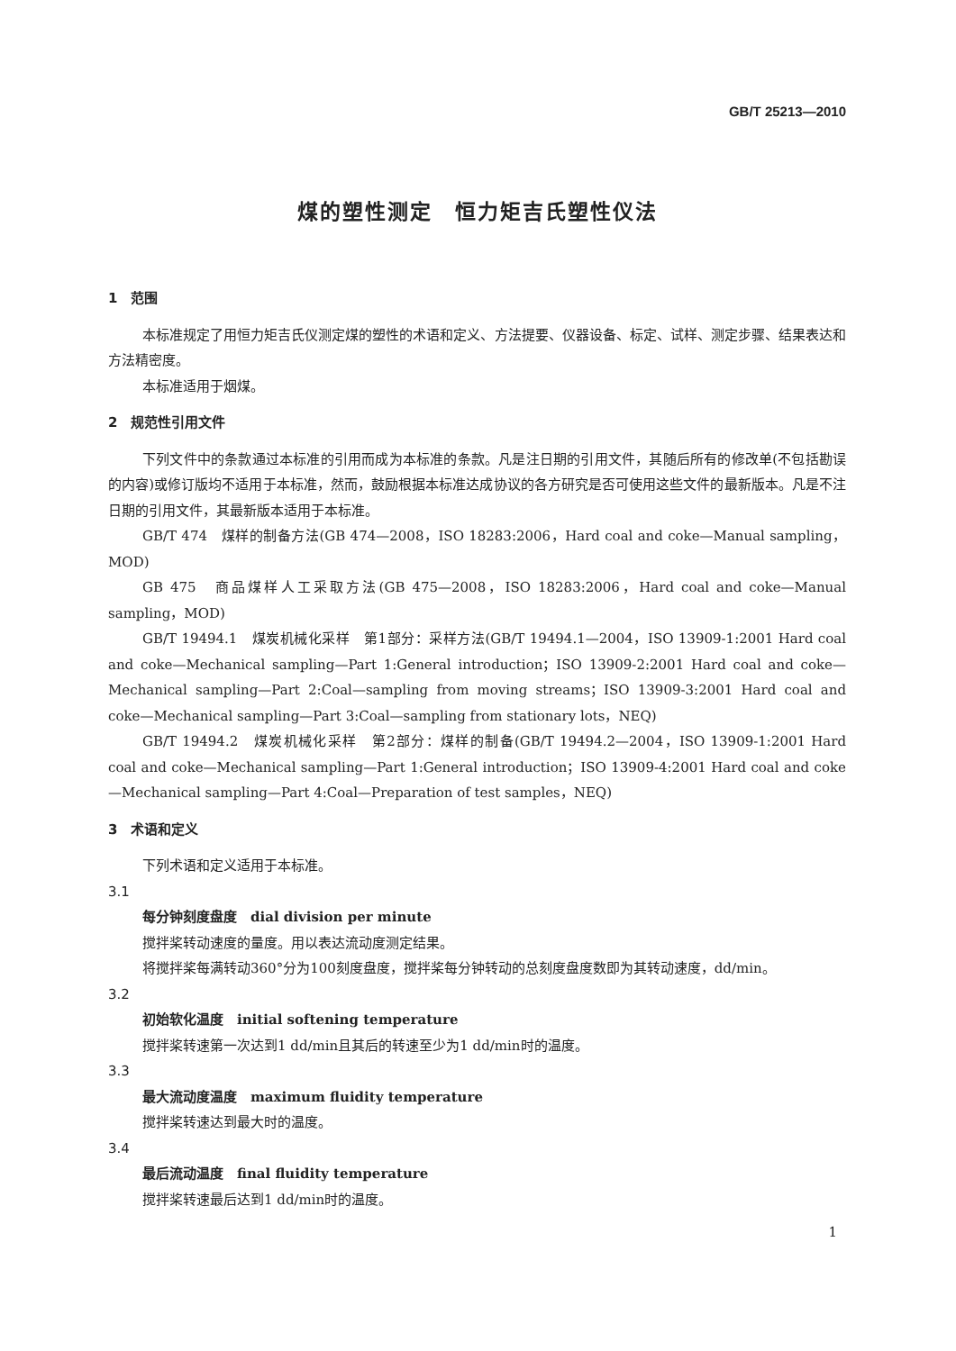GB/T 25213—2010
煤的塑性测定　恒力矩吉氏塑性仪法
1　范围
本标准规定了用恒力矩吉氏仪测定煤的塑性的术语和定义、方法提要、仪器设备、标定、试样、测定步骤、结果表达和方法精密度。
本标准适用于烟煤。
2　规范性引用文件
下列文件中的条款通过本标准的引用而成为本标准的条款。凡是注日期的引用文件，其随后所有的修改单(不包括勘误的内容)或修订版均不适用于本标准，然而，鼓励根据本标准达成协议的各方研究是否可使用这些文件的最新版本。凡是不注日期的引用文件，其最新版本适用于本标准。
GB/T 474　煤样的制备方法(GB 474—2008，ISO 18283:2006，Hard coal and coke—Manual sampling，MOD)
GB 475　商品煤样人工采取方法(GB 475—2008，ISO 18283:2006，Hard coal and coke—Manual sampling，MOD)
GB/T 19494.1　煤炭机械化采样　第1部分：采样方法(GB/T 19494.1—2004，ISO 13909-1:2001 Hard coal and coke—Mechanical sampling—Part 1:General introduction；ISO 13909-2:2001 Hard coal and coke—Mechanical sampling—Part 2:Coal—sampling from moving streams；ISO 13909-3:2001 Hard coal and coke—Mechanical sampling—Part 3:Coal—sampling from stationary lots，NEQ)
GB/T 19494.2　煤炭机械化采样　第2部分：煤样的制备(GB/T 19494.2—2004，ISO 13909-1:2001 Hard coal and coke—Mechanical sampling—Part 1:General introduction；ISO 13909-4:2001 Hard coal and coke—Mechanical sampling—Part 4:Coal—Preparation of test samples，NEQ)
3　术语和定义
下列术语和定义适用于本标准。
3.1
每分钟刻度盘度　dial division per minute
搅拌桨转动速度的量度。用以表达流动度测定结果。
将搅拌桨每满转动360°分为100刻度盘度，搅拌桨每分钟转动的总刻度盘度数即为其转动速度，dd/min。
3.2
初始软化温度　initial softening temperature
搅拌桨转速第一次达到1 dd/min且其后的转速至少为1 dd/min时的温度。
3.3
最大流动度温度　maximum fluidity temperature
搅拌桨转速达到最大时的温度。
3.4
最后流动温度　final fluidity temperature
搅拌桨转速最后达到1 dd/min时的温度。
1